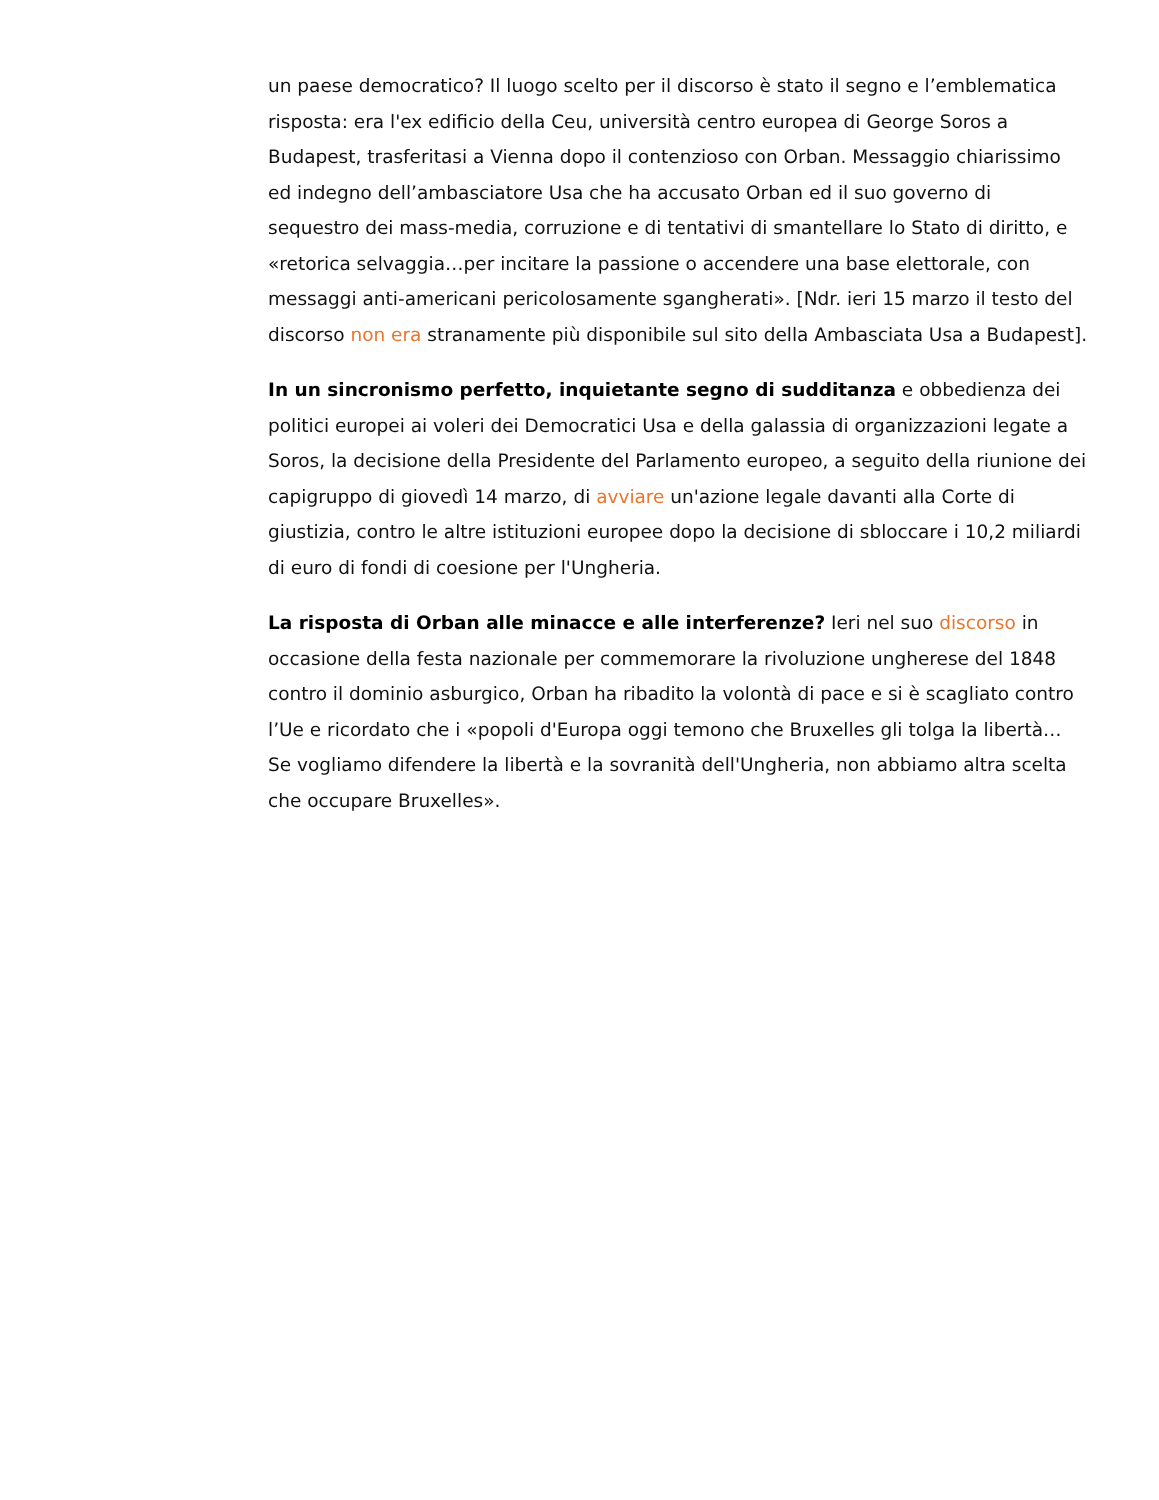un paese democratico? Il luogo scelto per il discorso è stato il segno e l’emblematica risposta: era l'ex edificio della Ceu, università centro europea di George Soros a Budapest, trasferitasi a Vienna dopo il contenzioso con Orban. Messaggio chiarissimo ed indegno dell’ambasciatore Usa che ha accusato Orban ed il suo governo di sequestro dei mass-media, corruzione e di tentativi di smantellare lo Stato di diritto, e «retorica selvaggia…per incitare la passione o accendere una base elettorale, con messaggi anti-americani pericolosamente sgangherati». [Ndr. ieri 15 marzo il testo del discorso non era stranamente più disponibile sul sito della Ambasciata Usa a Budapest].
In un sincronismo perfetto, inquietante segno di sudditanza e obbedienza dei politici europei ai voleri dei Democratici Usa e della galassia di organizzazioni legate a Soros, la decisione della Presidente del Parlamento europeo, a seguito della riunione dei capigruppo di giovedì 14 marzo, di avviare un'azione legale davanti alla Corte di giustizia, contro le altre istituzioni europee dopo la decisione di sbloccare i 10,2 miliardi di euro di fondi di coesione per l'Ungheria.
La risposta di Orban alle minacce e alle interferenze? Ieri nel suo discorso in occasione della festa nazionale per commemorare la rivoluzione ungherese del 1848 contro il dominio asburgico, Orban ha ribadito la volontà di pace e si è scagliato contro l’Ue e ricordato che i «popoli d'Europa oggi temono che Bruxelles gli tolga la libertà… Se vogliamo difendere la libertà e la sovranità dell'Ungheria, non abbiamo altra scelta che occupare Bruxelles».